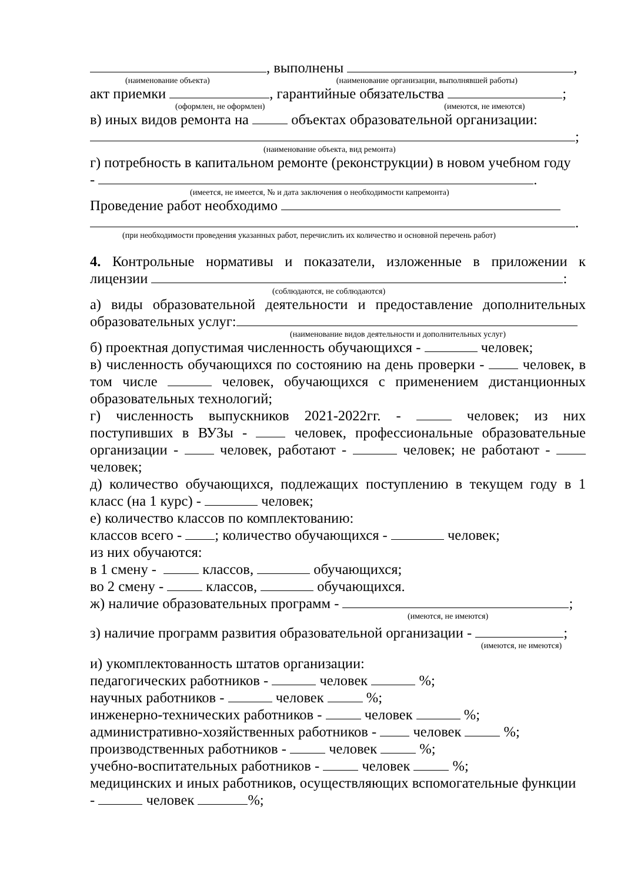, выполнены ,
(наименование объекта) (наименование организации, выполнявшей работы)
акт приемки , гарантийные обязательства ;
(оформлен, не оформлен) (имеются, не имеются)
в) иных видов ремонта на объектах образовательной организации:
;
(наименование объекта, вид ремонта)
г) потребность в капитальном ремонте (реконструкции) в новом учебном году
- .
(имеется, не имеется, № и дата заключения о необходимости капремонта)
Проведение работ необходимо
.
(при необходимости проведения указанных работ, перечислить их количество и основной перечень работ)
4. Контрольные нормативы и показатели, изложенные в приложении к
лицензии :
(соблюдаются, не соблюдаются)
а) виды образовательной деятельности и предоставление дополнительных
образовательных услуг:
(наименование видов деятельности и дополнительных услуг)
б) проектная допустимая численность обучающихся - человек;
в) численность обучающихся по состоянию на день проверки - человек, в
том числе человек, обучающихся с применением дистанционных
образовательных технологий;
г) численность выпускников 2021-2022гг. - человек; из них
поступивших в ВУЗы - человек, профессиональные образовательные
организации - человек, работают - человек; не работают -
человек;
д) количество обучающихся, подлежащих поступлению в текущем году в 1
класс (на 1 курс) - человек;
е) количество классов по комплектованию:
классов всего - ; количество обучающихся - человек;
из них обучаются:
в 1 смену - классов, обучающихся;
во 2 смену - классов, обучающихся.
ж) наличие образовательных программ - ;
(имеются, не имеются)
з) наличие программ развития образовательной организации - ;
(имеются, не имеются)
и) укомплектованность штатов организации:
педагогических работников - человек %;
научных работников - человек %;
инженерно-технических работников - человек %;
административно-хозяйственных работников - человек %;
производственных работников - человек %;
учебно-воспитательных работников - человек %;
медицинских и иных работников, осуществляющих вспомогательные функции
- человек %;